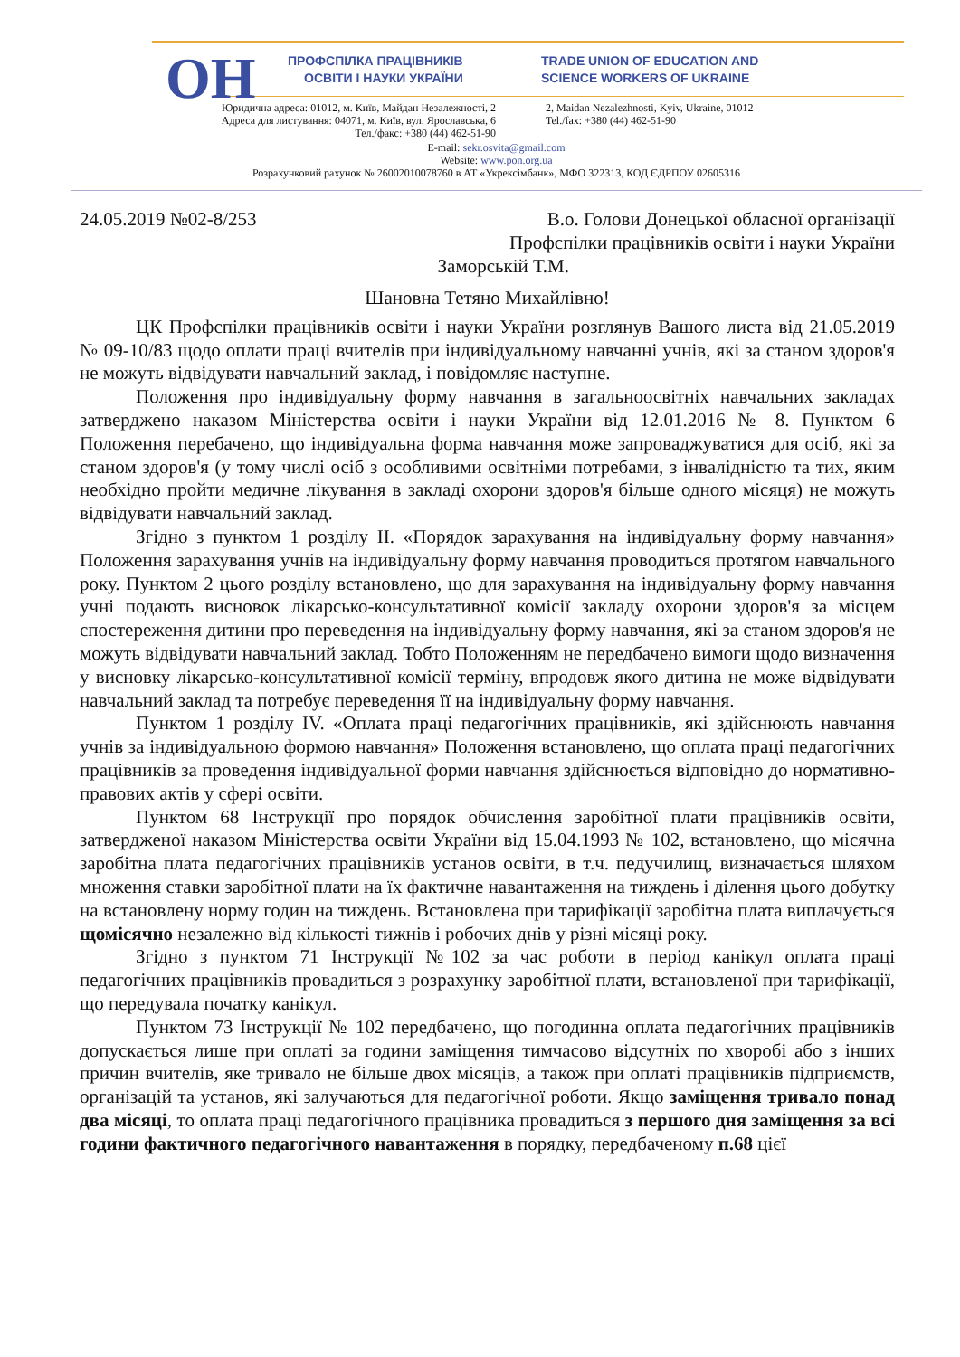ОН
ПРОФСПІЛКА ПРАЦІВНИКІВ
ОСВІТИ І НАУКИ УКРАЇНИ
TRADE UNION OF EDUCATION AND
SCIENCE WORKERS OF UKRAINE
Юридична адреса: 01012, м. Київ, Майдан Незалежності, 2
Адреса для листування: 04071, м. Київ, вул. Ярославська, 6
Тел./факс: +380 (44) 462-51-90
2, Maidan Nezalezhnosti, Kyiv, Ukraine, 01012
Tel./fax: +380 (44) 462-51-90
E-mail: sekr.osvita@gmail.com
Website: www.pon.org.ua
Розрахунковий рахунок № 26002010078760 в АТ «Укрексімбанк», МФО 322313, КОД ЄДРПОУ 02605316
24.05.2019 №02-8/253 В.о. Голови Донецької обласної організації
Профспілки працівників освіти і науки України
Заморській Т.М.
Шановна Тетяно Михайлівно!
ЦК Профспілки працівників освіти і науки України розглянув Вашого листа від 21.05.2019 № 09-10/83 щодо оплати праці вчителів при індивідуальному навчанні учнів, які за станом здоров'я не можуть відвідувати навчальний заклад, і повідомляє наступне.
Положення про індивідуальну форму навчання в загальноосвітніх навчальних закладах затверджено наказом Міністерства освіти і науки України від 12.01.2016 № 8. Пунктом 6 Положення перебачено, що індивідуальна форма навчання може запроваджуватися для осіб, які за станом здоров'я (у тому числі осіб з особливими освітніми потребами, з інвалідністю та тих, яким необхідно пройти медичне лікування в закладі охорони здоров'я більше одного місяця) не можуть відвідувати навчальний заклад.
Згідно з пунктом 1 розділу ІІ. «Порядок зарахування на індивідуальну форму навчання» Положення зарахування учнів на індивідуальну форму навчання проводиться протягом навчального року. Пунктом 2 цього розділу встановлено, що для зарахування на індивідуальну форму навчання учні подають висновок лікарсько-консультативної комісії закладу охорони здоров'я за місцем спостереження дитини про переведення на індивідуальну форму навчання, які за станом здоров'я не можуть відвідувати навчальний заклад. Тобто Положенням не передбачено вимоги щодо визначення у висновку лікарсько-консультативної комісії терміну, впродовж якого дитина не може відвідувати навчальний заклад та потребує переведення її на індивідуальну форму навчання.
Пунктом 1 розділу IV. «Оплата праці педагогічних працівників, які здійснюють навчання учнів за індивідуальною формою навчання» Положення встановлено, що оплата праці педагогічних працівників за проведення індивідуальної форми навчання здійснюється відповідно до нормативно-правових актів у сфері освіти.
Пунктом 68 Інструкції про порядок обчислення заробітної плати працівників освіти, затвердженої наказом Міністерства освіти України від 15.04.1993 № 102, встановлено, що місячна заробітна плата педагогічних працівників установ освіти, в т.ч. педучилищ, визначається шляхом множення ставки заробітної плати на їх фактичне навантаження на тиждень і ділення цього добутку на встановлену норму годин на тиждень. Встановлена при тарифікації заробітна плата виплачується щомісячно незалежно від кількості тижнів і робочих днів у різні місяці року.
Згідно з пунктом 71 Інструкції №102 за час роботи в період канікул оплата праці педагогічних працівників провадиться з розрахунку заробітної плати, встановленої при тарифікації, що передувала початку канікул.
Пунктом 73 Інструкції № 102 передбачено, що погодинна оплата педагогічних працівників допускається лише при оплаті за години заміщення тимчасово відсутніх по хворобі або з інших причин вчителів, яке тривало не більше двох місяців, а також при оплаті працівників підприємств, організацій та установ, які залучаються для педагогічної роботи. Якщо заміщення тривало понад два місяці, то оплата праці педагогічного працівника провадиться з першого дня заміщення за всі години фактичного педагогічного навантаження в порядку, передбаченому п.68 цієї